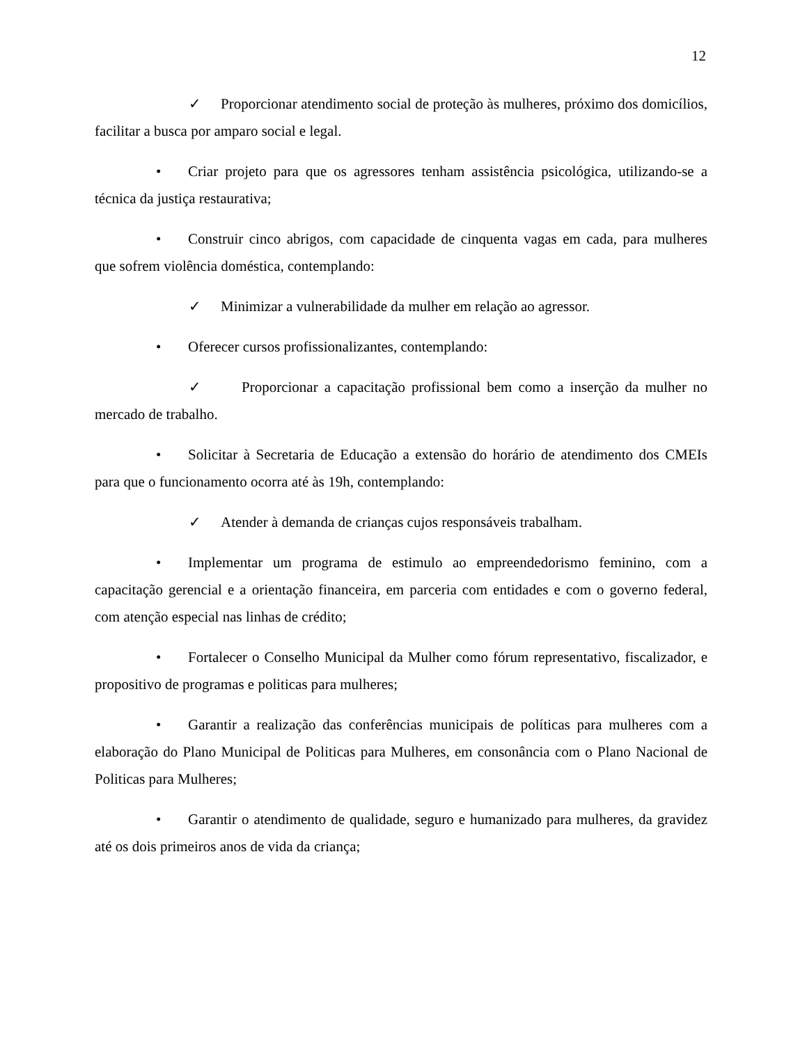12
✓ Proporcionar atendimento social de proteção às mulheres, próximo dos domicílios, facilitar a busca por amparo social e legal.
• Criar projeto para que os agressores tenham assistência psicológica, utilizando-se a técnica da justiça restaurativa;
• Construir cinco abrigos, com capacidade de cinquenta vagas em cada, para mulheres que sofrem violência doméstica, contemplando:
✓ Minimizar a vulnerabilidade da mulher em relação ao agressor.
• Oferecer cursos profissionalizantes, contemplando:
✓ Proporcionar a capacitação profissional bem como a inserção da mulher no mercado de trabalho.
• Solicitar à Secretaria de Educação a extensão do horário de atendimento dos CMEIs para que o funcionamento ocorra até às 19h, contemplando:
✓ Atender à demanda de crianças cujos responsáveis trabalham.
• Implementar um programa de estimulo ao empreendedorismo feminino, com a capacitação gerencial e a orientação financeira, em parceria com entidades e com o governo federal, com atenção especial nas linhas de crédito;
• Fortalecer o Conselho Municipal da Mulher como fórum representativo, fiscalizador, e propositivo de programas e politicas para mulheres;
• Garantir a realização das conferências municipais de políticas para mulheres com a elaboração do Plano Municipal de Politicas para Mulheres, em consonância com o Plano Nacional de Politicas para Mulheres;
• Garantir o atendimento de qualidade, seguro e humanizado para mulheres, da gravidez até os dois primeiros anos de vida da criança;